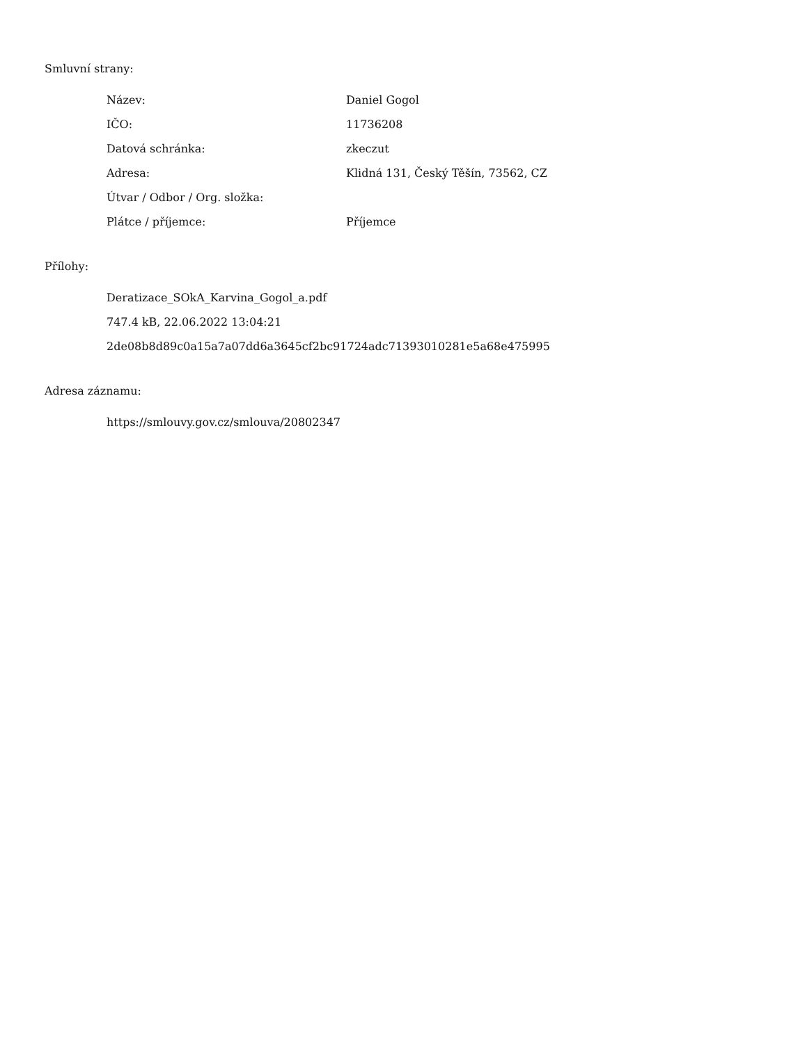Smluvní strany:
| Název: | Daniel Gogol |
| IČO: | 11736208 |
| Datová schránka: | zkeczut |
| Adresa: | Klidná 131, Český Těšín, 73562, CZ |
| Útvar / Odbor / Org. složka: | |
| Plátce / příjemce: | Příjemce |
Přílohy:
Deratizace_SOkA_Karvina_Gogol_a.pdf
747.4 kB, 22.06.2022 13:04:21
2de08b8d89c0a15a7a07dd6a3645cf2bc91724adc71393010281e5a68e475995
Adresa záznamu:
https://smlouvy.gov.cz/smlouva/20802347